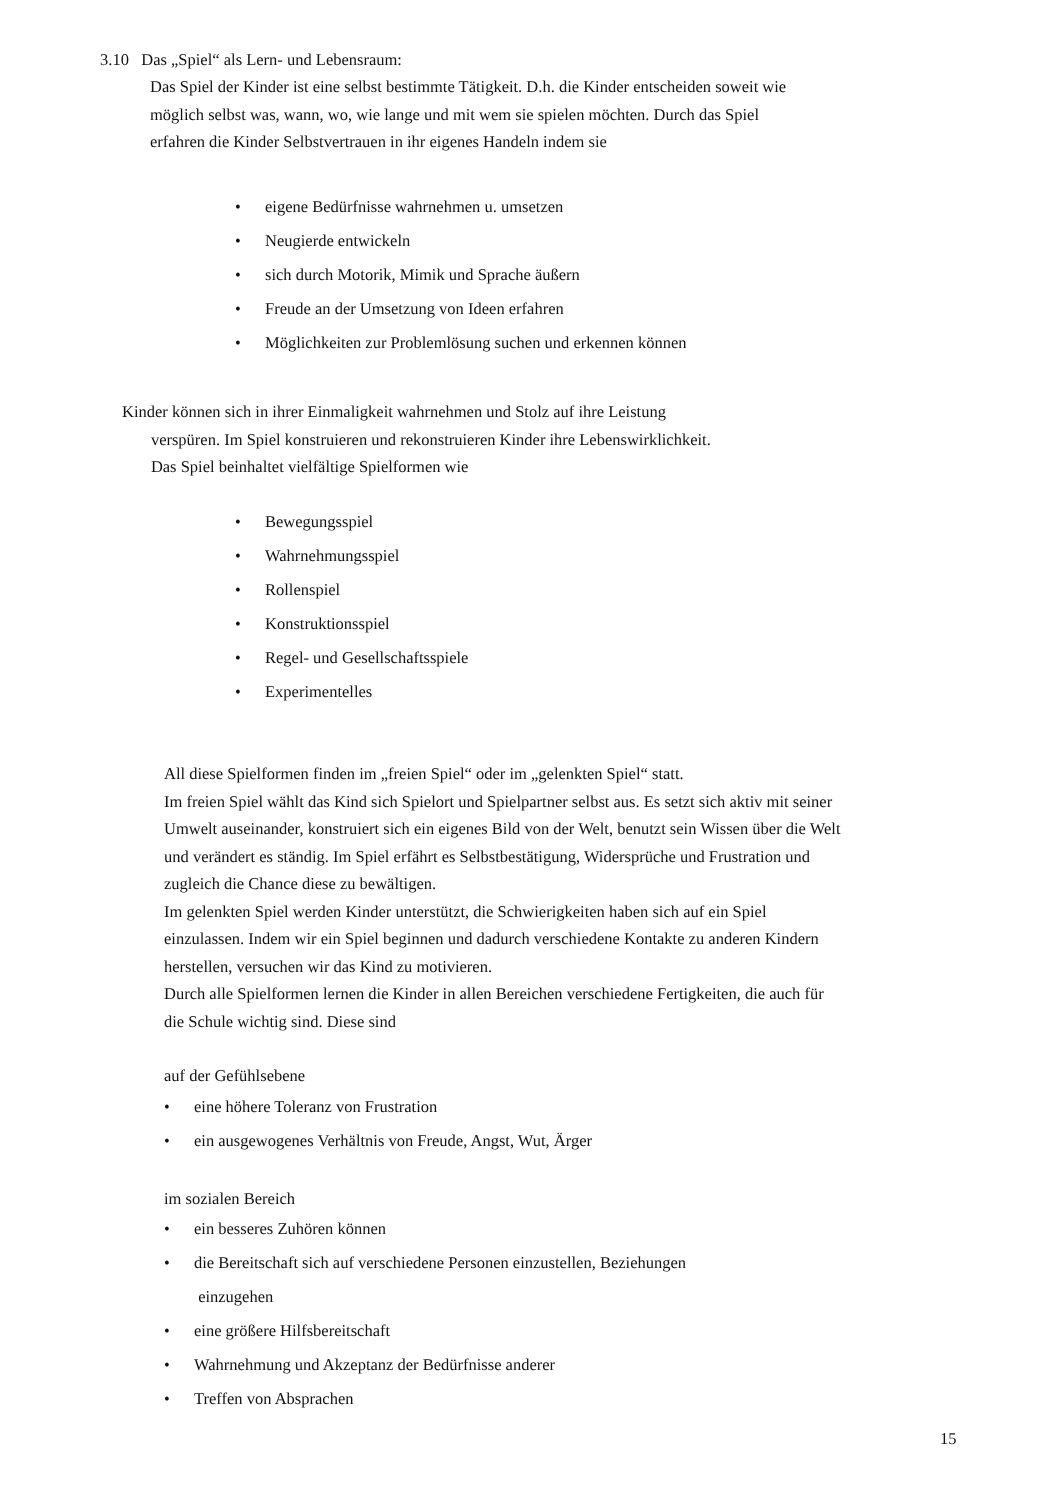3.10 Das „Spiel“ als Lern- und Lebensraum:
Das Spiel der Kinder ist eine selbst bestimmte Tätigkeit. D.h. die Kinder entscheiden soweit wie möglich selbst was, wann, wo, wie lange und mit wem sie spielen möchten. Durch das Spiel erfahren die Kinder Selbstvertrauen in ihr eigenes Handeln indem sie
• eigene Bedürfnisse wahrnehmen u. umsetzen
• Neugierde entwickeln
• sich durch Motorik, Mimik und Sprache äußern
• Freude an der Umsetzung von Ideen erfahren
• Möglichkeiten zur Problemlösung suchen und erkennen können
Kinder können sich in ihrer Einmaligkeit wahrnehmen und Stolz auf ihre Leistung
verspüren. Im Spiel konstruieren und rekonstruieren Kinder ihre Lebenswirklichkeit.
Das Spiel beinhaltet vielfältige Spielformen wie
• Bewegungsspiel
• Wahrnehmungsspiel
• Rollenspiel
• Konstruktionsspiel
• Regel- und Gesellschaftsspiele
• Experimentelles
All diese Spielformen finden im „freien Spiel“ oder im „gelenkten Spiel“ statt.
Im freien Spiel wählt das Kind sich Spielort und Spielpartner selbst aus. Es setzt sich aktiv mit seiner Umwelt auseinander, konstruiert sich ein eigenes Bild von der Welt, benutzt sein Wissen über die Welt und verändert es ständig. Im Spiel erfährt es Selbstbestätigung, Widersprüche und Frustration und zugleich die Chance diese zu bewältigen.
Im gelenkten Spiel werden Kinder unterstützt, die Schwierigkeiten haben sich auf ein Spiel einzulassen. Indem wir ein Spiel beginnen und dadurch verschiedene Kontakte zu anderen Kindern herstellen, versuchen wir das Kind zu motivieren.
Durch alle Spielformen lernen die Kinder in allen Bereichen verschiedene Fertigkeiten, die auch für die Schule wichtig sind. Diese sind
auf der Gefühlsebene
• eine höhere Toleranz von Frustration
• ein ausgewogenes Verhältnis von Freude, Angst, Wut, Ärger
im sozialen Bereich
• ein besseres Zuhören können
• die Bereitschaft sich auf verschiedene Personen einzustellen, Beziehungen
einzugehen
• eine größere Hilfsbereitschaft
• Wahrnehmung und Akzeptanz der Bedürfnisse anderer
• Treffen von Absprachen
15